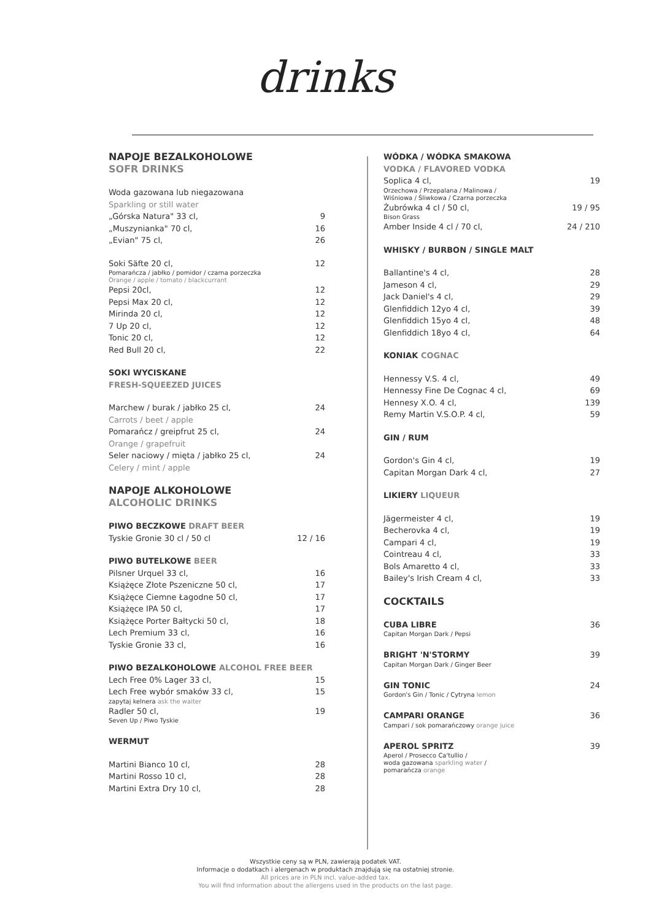drinks
NAPOJE BEZALKOHOLOWE
SOFR DRINKS
Woda gazowana lub niegazowana
Sparkling or still water
„Górska Natura" 33 cl, 9
„Muszynianka" 70 cl, 16
„Evian" 75 cl, 26
Soki Säfte 20 cl, 12
Pomarańcza / jabłko / pomidor / czarna porzeczka
Orange / apple / tomato / blackcurrant
Pepsi 20cl, 12
Pepsi Max 20 cl, 12
Mirinda 20 cl, 12
7 Up 20 cl, 12
Tonic 20 cl, 12
Red Bull 20 cl, 22
SOKI WYCISKANE
FRESH-SQUEEZED JUICES
Marchew / burak / jabłko 25 cl, 24
Carrots / beet / apple
Pomarańcz / greipfrut 25 cl, 24
Orange / grapefruit
Seler naciowy / mięta / jabłko 25 cl, 24
Celery / mint / apple
NAPOJE ALKOHOLOWE
ALCOHOLIC DRINKS
PIWO BECZKOWE DRAFT BEER
Tyskie Gronie 30 cl / 50 cl 12 / 16
PIWO BUTELKOWE BEER
Pilsner Urquel 33 cl, 16
Książęce Złote Pszeniczne 50 cl, 17
Książęce Ciemne Łagodne 50 cl, 17
Książęce IPA 50 cl, 17
Książęce Porter Bałtycki 50 cl, 18
Lech Premium 33 cl, 16
Tyskie Gronie 33 cl, 16
PIWO BEZALKOHOLOWE ALCOHOL FREE BEER
Lech Free 0% Lager 33 cl, 15
Lech Free wybór smaków 33 cl, 15
zapytaj kelnera ask the waiter
Radler 50 cl, 19
Seven Up / Piwo Tyskie
WERMUT
Martini Bianco 10 cl, 28
Martini Rosso 10 cl, 28
Martini Extra Dry 10 cl, 28
WÓDKA / WÓDKA SMAKOWA
VODKA / FLAVORED VODKA
Soplica 4 cl, 19
Orzechowa / Przepalana / Malinowa /
Wiśniowa / Śliwkowa / Czarna porzeczka
Żubrówka 4 cl / 50 cl, 19 / 95
Bison Grass
Amber Inside 4 cl / 70 cl, 24 / 210
WHISKY / BURBON / SINGLE MALT
Ballantine's 4 cl, 28
Jameson 4 cl, 29
Jack Daniel's 4 cl, 29
Glenfiddich 12yo 4 cl, 39
Glenfiddich 15yo 4 cl, 48
Glenfiddich 18yo 4 cl, 64
KONIAK COGNAC
Hennessy V.S. 4 cl, 49
Hennessy Fine De Cognac 4 cl, 69
Hennesy X.O. 4 cl, 139
Remy Martin V.S.O.P. 4 cl, 59
GIN / RUM
Gordon's Gin 4 cl, 19
Capitan Morgan Dark 4 cl, 27
LIKIERY LIQUEUR
Jägermeister 4 cl, 19
Becherovka 4 cl, 19
Campari 4 cl, 19
Cointreau 4 cl, 33
Bols Amaretto 4 cl, 33
Bailey's Irish Cream 4 cl, 33
COCKTAILS
CUBA LIBRE 36
Capitan Morgan Dark / Pepsi
BRIGHT 'N'STORMY 39
Capitan Morgan Dark / Ginger Beer
GIN TONIC 24
Gordon's Gin / Tonic / Cytryna lemon
CAMPARI ORANGE 36
Campari / sok pomarańczowy orange juice
APEROL SPRITZ 39
Aperol / Prosecco Ca'tullio /
woda gazowana sparkling water /
pomarańcza orange
Wszystkie ceny są w PLN, zawierają podatek VAT.
Informacje o dodatkach i alergenach w produktach znajdują się na ostatniej stronie.
All prices are in PLN incl. value-added tax.
You will find information about the allergens used in the products on the last page.